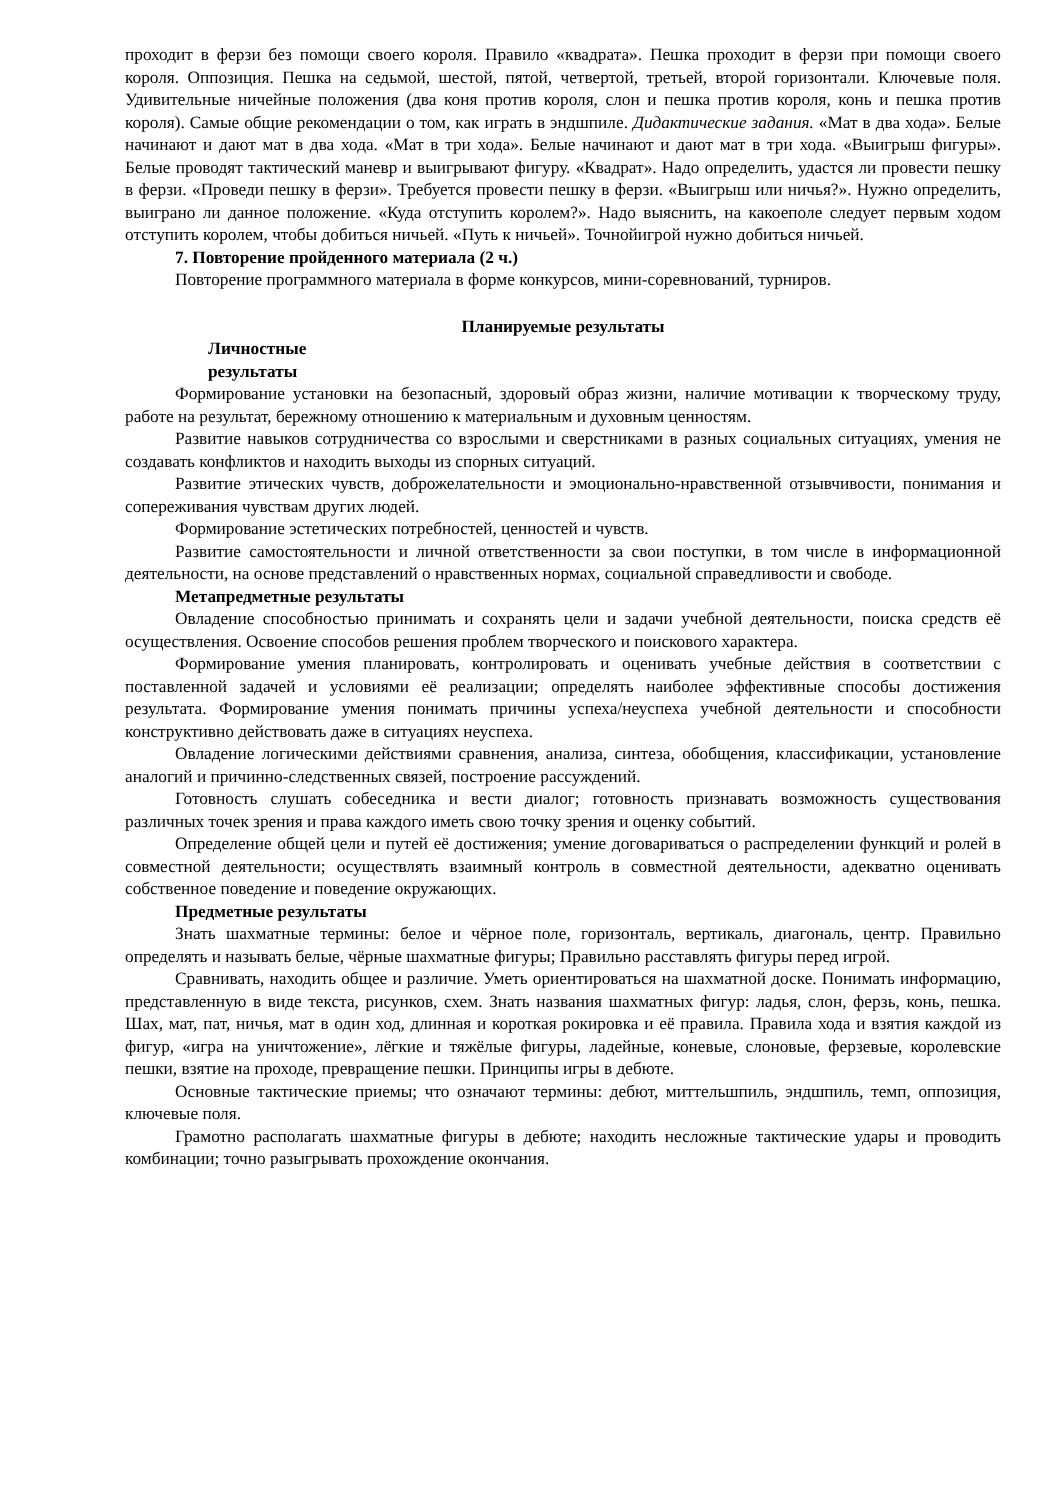проходит в ферзи без помощи своего короля. Правило «квадрата». Пешка проходит в ферзи при помощи своего короля. Оппозиция. Пешка на седьмой, шестой, пятой, четвертой, третьей, второй горизонтали. Ключевые поля. Удивительные ничейные положения (два коня против короля, слон и пешка против короля, конь и пешка против короля). Самые общие рекомендации о том, как играть в эндшпиле. Дидактические задания. «Мат в два хода». Белые начинают и дают мат в два хода. «Мат в три хода». Белые начинают и дают мат в три хода. «Выигрыш фигуры». Белые проводят тактический маневр и выигрывают фигуру. «Квадрат». Надо определить, удастся ли провести пешку в ферзи. «Проведи пешку в ферзи». Требуется провести пешку в ферзи. «Выигрыш или ничья?». Нужно определить, выиграно ли данное положение. «Куда отступить королем?». Надо выяснить, на какоеполе следует первым ходом отступить королем, чтобы добиться ничьей. «Путь к ничьей». Точнойигрой нужно добиться ничьей.
7. Повторение пройденного материала (2 ч.)
Повторение программного материала в форме конкурсов, мини-соревнований, турниров.
Планируемые результаты
Личностные результаты
Формирование установки на безопасный, здоровый образ жизни, наличие мотивации к творческому труду, работе на результат, бережному отношению к материальным и духовным ценностям.
Развитие навыков сотрудничества со взрослыми и сверстниками в разных социальных ситуациях, умения не создавать конфликтов и находить выходы из спорных ситуаций.
Развитие этических чувств, доброжелательности и эмоционально-нравственной отзывчивости, понимания и сопереживания чувствам других людей.
Формирование эстетических потребностей, ценностей и чувств.
Развитие самостоятельности и личной ответственности за свои поступки, в том числе в информационной деятельности, на основе представлений о нравственных нормах, социальной справедливости и свободе.
Метапредметные результаты
Овладение способностью принимать и сохранять цели и задачи учебной деятельности, поиска средств её осуществления. Освоение способов решения проблем творческого и поискового характера.
Формирование умения планировать, контролировать и оценивать учебные действия в соответствии с поставленной задачей и условиями её реализации; определять наиболее эффективные способы достижения результата. Формирование умения понимать причины успеха/неуспеха учебной деятельности и способности конструктивно действовать даже в ситуациях неуспеха.
Овладение логическими действиями сравнения, анализа, синтеза, обобщения, классификации, установление аналогий и причинно-следственных связей, построение рассуждений.
Готовность слушать собеседника и вести диалог; готовность признавать возможность существования различных точек зрения и права каждого иметь свою точку зрения и оценку событий.
Определение общей цели и путей её достижения; умение договариваться о распределении функций и ролей в совместной деятельности; осуществлять взаимный контроль в совместной деятельности, адекватно оценивать собственное поведение и поведение окружающих.
Предметные результаты
Знать шахматные термины: белое и чёрное поле, горизонталь, вертикаль, диагональ, центр. Правильно определять и называть белые, чёрные шахматные фигуры; Правильно расставлять фигуры перед игрой.
Сравнивать, находить общее и различие. Уметь ориентироваться на шахматной доске. Понимать информацию, представленную в виде текста, рисунков, схем. Знать названия шахматных фигур: ладья, слон, ферзь, конь, пешка. Шах, мат, пат, ничья, мат в один ход, длинная и короткая рокировка и её правила. Правила хода и взятия каждой из фигур, «игра на уничтожение», лёгкие и тяжёлые фигуры, ладейные, коневые, слоновые, ферзевые, королевские пешки, взятие на проходе, превращение пешки. Принципы игры в дебюте.
Основные тактические приемы; что означают термины: дебют, миттельшпиль, эндшпиль, темп, оппозиция, ключевые поля.
Грамотно располагать шахматные фигуры в дебюте; находить несложные тактические удары и проводить комбинации; точно разыгрывать прохождение окончания.